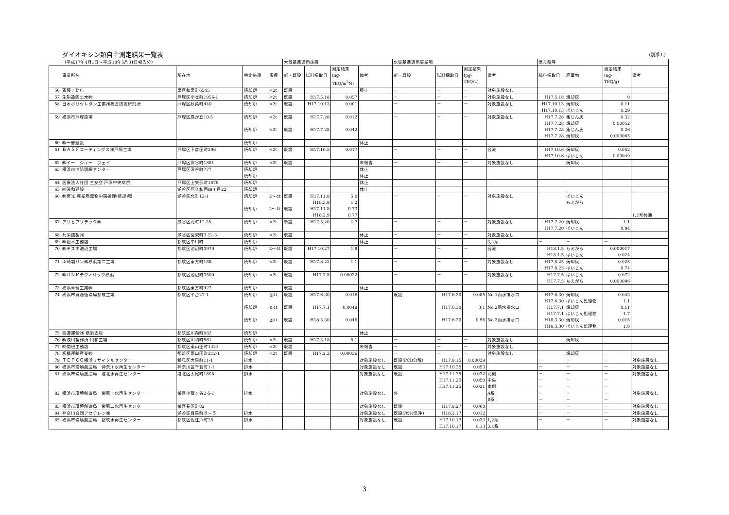ダイオキシン類自主測定結果一覧表 （別添１）
| | （平成17年4月1日～平成18年5月31日報告分） | | | | 大気基準適用施設 | | | | 水質基準適用事業場 | | | | 燃え殻等 | | | |
| | 事業所名 | 所在地 | 特定施設 | 規模 | 新・既設 | 試料採取日 | 測定結果 (ng- TEQ/m<sup>3</sup>N) | 備考 | 新・既設 | 試料採取日 | 測定結果 (pg- TEQ/L) | 備考 | 試料採取日 | 廃棄物 | 測定結果 (ng- TEQ/g) | 備考 |
| 56 | 斉藤工務店 | 泉区和泉町6545 | 焼却炉 | <2t | 既設 | | | 廃止 | － | － | － | 対象施設なし | | | | |
| 57 | 生駒造園土木㈱ | 戸塚区小雀町1956-1 | 焼却炉 | <2t | 既設 | H17.5.18 | 0.057 | | － | － | － | 対象施設なし | H17.5.18 | 焼却灰 | 0 | |
| 58 | 日本ポリウレタン工業㈱総合技術研究所 | 戸塚区秋葉町440 | 焼却炉 | <2t | 既設 | H17.10.13 | 0.001 | | － | － | － | 対象施設なし | H17.10.13 H17.10.13 | 焼却灰 ばいじん | 0.11 0.29 | |
| 59 | 横浜市戸塚斎場 | 戸塚区鳥が丘10-5 | 焼却炉 焼却炉 | <2t <2t | 既設 既設 | H17.7.28 H17.7.28 | 0.012 0.042 | | － | － | － | 対象施設なし | H17.7.28 H17.7.28 H17.7.28 H17.7.28 | 集じん灰 焼却灰 集じん灰 焼却灰 | 0.32 0.00052 0.26 0.000065 | |
| 60 | ㈱一吉建設 | | 焼却炉 | | | | | 休止 | | | | | | | | |
| 61 | ＢＡＳＦコーティングス㈱戸塚工場 | 戸塚区下倉田町296 | 焼却炉 | <2t | 既設 | H17.10.5 | 0.017 | | － | － | － | 合流 | H17.10.6 H17.10.6 | 焼却灰 ばいじん | 0.052 0.00049 | |
| 62 | ㈱イー シィー ジェイ | 戸塚区深谷町1881 | 焼却炉 | <2t | 既設 | | | 未報告 | － | － | － | 対象施設なし | | 焼却灰 | | |
| 63 | 横浜市消防訓練センター | 戸塚区深谷町777 | 焼却炉 焼却炉 | | | | | 休止 休止 | | | | | | | | |
| 64 | 医療法人社団 三友会 戸塚中央病院 | 戸塚区上矢部町1679 | 焼却炉 | | | | | 休止 | | | | | | | | |
| 65 | ㈲浅和建設 | 瀬谷区阿久和西四丁目22 | 焼却炉 | | | | | 休止 | | | | | | | | |
| 66 | ㈱東光 産業廃棄物中間処理(焼却)場 | 瀬谷区北町12-1 | 焼却炉 焼却炉 | 2～4t 2～4t | 既設 既設 | H17.11.8 H18.3.9 H17.11.8 H18.3.9 | 5.0 1.2 0.73 0.77 | | － | － | － | 対象施設なし | | ばいじん もえがら | | 1,2号共通 |
| 67 | アサヒプリテック㈱ | 瀬谷区北町12-25 | 焼却炉 | <2t | 新設 | H17.5.20 | 1.7 | | － | － | － | 対象施設なし | H17.7.20 H17.7.20 | 焼却灰 ばいじん | 1.1 0.94 | |
| 68 | 共栄縫製㈱ | 瀬谷区宮沢町3-22-3 | 焼却炉 | <2t | 既設 | | | 休止 | － | － | － | 対象施設なし | | | | |
| 69 | ㈱松本工務店 | 都筑区中川町 | 焼却炉 | | | | | 休止 | | | | 3,4系 | － | － | － | |
| 70 | ㈱デスポ池辺工場 | 都筑区池辺町3970 | 焼却炉 | 2～4t | 既設 | H17.10.27 | 1.8 | | － | － | － | 合流 | H18.1.5 H18.1.5 | もえがら ばいじん | 0.000017 0.024 | |
| 71 | 山崎製パン㈱横浜第二工場 | 都筑区東方町188 | 焼却炉 | <2t | 既設 | H17.8.23 | 1.1 | | － | － | － | 対象施設なし | H17.8.25 H17.8.23 | 焼却灰 ばいじん | 0.025 0.74 | |
| 72 | ㈱ＤＮＰテクノパック横浜 | 都筑区池辺町3500 | 焼却炉 | <2t | 既設 | H17.7.5 | 0.00022 | | － | － | － | 対象施設なし | H17.7.5 H17.7.5 | ばいじん もえがら | 0.072 0.000006 | |
| 73 | 横浜車輌工業㈱ | 都筑区東方町427 | 焼却炉 | | 既設 | | | 休止 | | | | | | | | |
| 74 | 横浜市資源循環局都筑工場 | 都筑区平台27-1 | 焼却炉 焼却炉 焼却炉 | ≧4t ≧4t ≧4t | 既設 既設 既設 | H17.6.30 H17.7.1 H18.3.30 | 0.016 0.0048 0.046 | | 既設 | H17.6.30 H17.6.30 H17.6.30 | 0.085 3.1 0.56 | No.1雨水排水口 No.2雨水排水口 No.3雨水排水口 | H17.6.30 H17.6.30 H17.7.1 H17.7.1 H18.3.30 H18.3.30 | 焼却灰 ばいじん処理物 焼却灰 ばいじん処理物 焼却灰 ばいじん処理物 | 0.043 1.1 0.11 1.7 0.015 1.8 | |
| 75 | 西濃運輸㈱ 横浜支店 | 都筑区川向町982 | 焼却炉 | | | | | 休止 | | | | | | | | |
| 76 | ㈱浅川製作所 川和工場 | 都筑区川和町561 | 焼却炉 | <2t | 既設 | H17.3.18 | 5.1 | | － | － | － | 対象施設なし | | 焼却灰 | | |
| 77 | ㈲関根工務店 | 都筑区東山田町1421 | 焼却炉 | <2t | 既設 | | | 未報告 | － | － | － | 対象施設なし | | | | |
| 78 | 板橋運輸産業㈱ | 都筑区東山田町212-1 | 焼却炉 | <2t | 既設 | H17.2.2 | 0.00036 | | － | － | － | 対象施設なし | | 焼却灰 | | |
| 79 | ＴＥＰＣＯ横浜リサイクルセンター | 鶴見区大黒町11-1 | 排水 | | | | | 対象施設なし | 既設(PCB分解) | H17.9.15 | 0.00039 | | － | － | － | 対象施設なし |
| 80 | 横浜市環境創造局 神奈川水再生センター | 神奈川区千若町1-1 | 排水 | | | | | 対象施設なし | 既設 | H17.10.25 | 0.053 | | － | － | － | 対象施設なし |
| 81 | 横浜市環境創造局 港北水再生センター | 港北区太尾町1805 | 排水 | | | | | 対象施設なし | 既設 | H17.11.25 H17.11.25 H17.11.25 | 0.032 0.050 0.021 | 北側 中央 南側 | － － － | － － － | － － － | 対象施設なし |
| 82 | 横浜市環境創造局 栄第一水再生センター | 栄区小菅ヶ谷2-5-1 | 排水 | | | | | 対象施設なし | 外 | | | A系 B系 | － － | － － | － － | 対象施設なし |
| 83 | 横浜市環境創造局 栄第二水再生センター | 栄区長沼町82 | | | | | | 対象施設なし | 既設 | H17.9.27 | 0.060 | | － | － | － | 対象施設なし |
| 84 | 神奈川合同アセチレン㈱ | 瀬谷区目黒町８－５ | 排水 | | | | | 対象施設なし | 既設(ｱｾﾁﾚﾝ洗浄) | H18.2.17 | 0.012 | | － | － | － | 対象施設なし |
| 85 | 横浜市環境創造局 都筑水再生センター | 都筑区佐江戸町25 | 排水 | | | | | 対象施設なし | 既設 | H17.10.17 H17.10.17 | 0.033 0.13 | 1,2系 3,4系 | － | － | － | 対象施設なし |
3